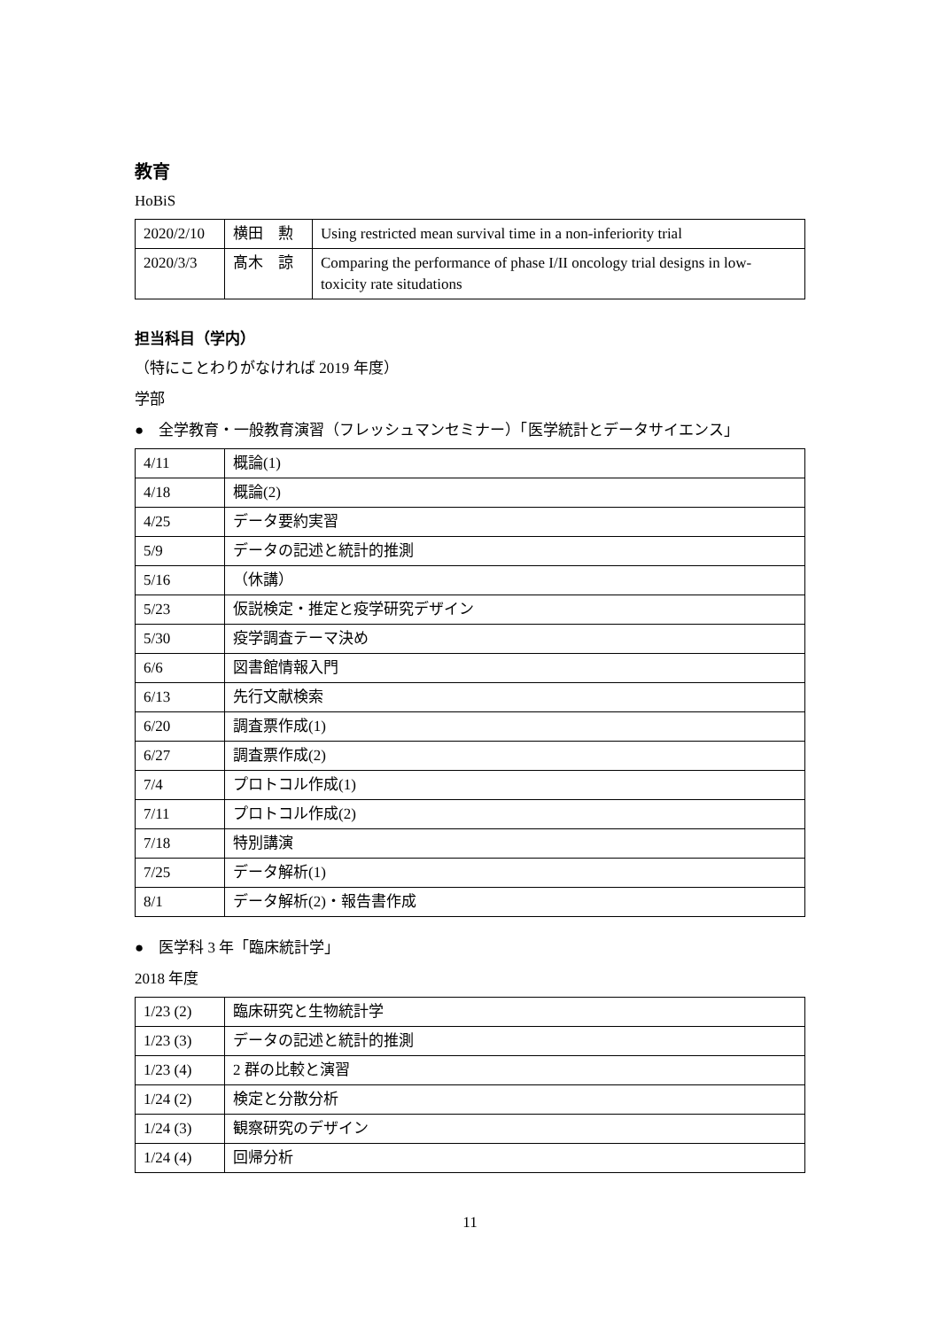教育
HoBiS
| 2020/2/10 | 横田 勲 | Using restricted mean survival time in a non-inferiority trial |
| 2020/3/3 | 髙木 諒 | Comparing the performance of phase I/II oncology trial designs in low-toxicity rate situdations |
担当科目（学内）
（特にことわりがなければ 2019 年度）
学部
●　全学教育・一般教育演習（フレッシュマンセミナー）「医学統計とデータサイエンス」
| 4/11 | 概論(1) |
| 4/18 | 概論(2) |
| 4/25 | データ要約実習 |
| 5/9 | データの記述と統計的推測 |
| 5/16 | （休講） |
| 5/23 | 仮説検定・推定と疫学研究デザイン |
| 5/30 | 疫学調査テーマ決め |
| 6/6 | 図書館情報入門 |
| 6/13 | 先行文献検索 |
| 6/20 | 調査票作成(1) |
| 6/27 | 調査票作成(2) |
| 7/4 | プロトコル作成(1) |
| 7/11 | プロトコル作成(2) |
| 7/18 | 特別講演 |
| 7/25 | データ解析(1) |
| 8/1 | データ解析(2)・報告書作成 |
●　医学科 3 年「臨床統計学」
2018 年度
| 1/23 (2) | 臨床研究と生物統計学 |
| 1/23 (3) | データの記述と統計的推測 |
| 1/23 (4) | 2 群の比較と演習 |
| 1/24 (2) | 検定と分散分析 |
| 1/24 (3) | 観察研究のデザイン |
| 1/24 (4) | 回帰分析 |
11